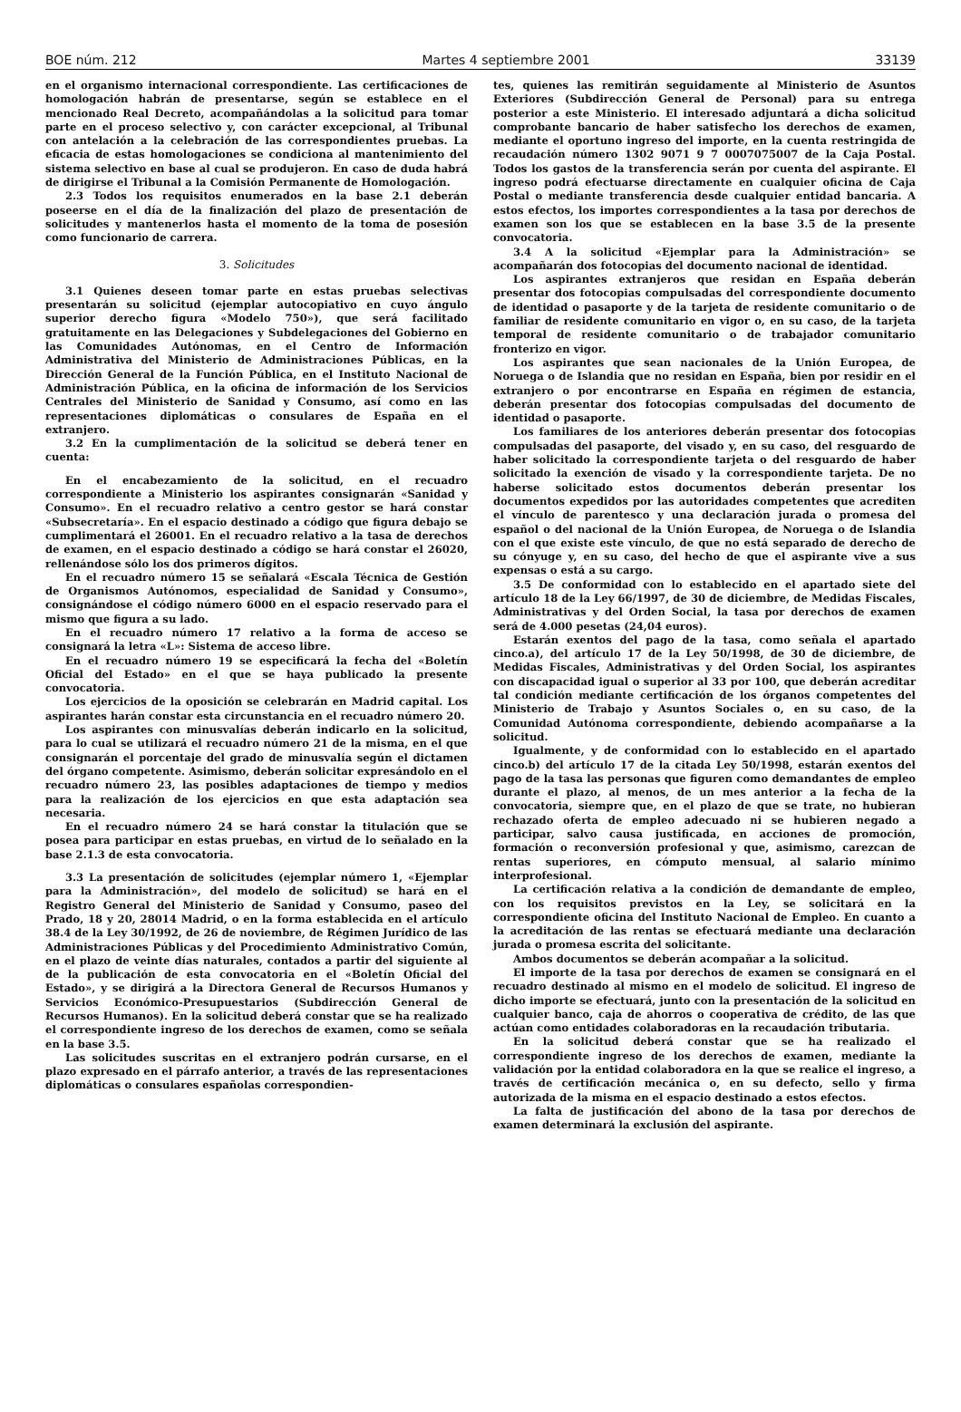BOE núm. 212 Martes 4 septiembre 2001 33139
en el organismo internacional correspondiente. Las certificaciones de homologación habrán de presentarse, según se establece en el mencionado Real Decreto, acompañándolas a la solicitud para tomar parte en el proceso selectivo y, con carácter excepcional, al Tribunal con antelación a la celebración de las correspondientes pruebas. La eficacia de estas homologaciones se condiciona al mantenimiento del sistema selectivo en base al cual se produjeron. En caso de duda habrá de dirigirse el Tribunal a la Comisión Permanente de Homologación.
2.3 Todos los requisitos enumerados en la base 2.1 deberán poseerse en el día de la finalización del plazo de presentación de solicitudes y mantenerlos hasta el momento de la toma de posesión como funcionario de carrera.
3. Solicitudes
3.1 Quienes deseen tomar parte en estas pruebas selectivas presentarán su solicitud (ejemplar autocopiativo en cuyo ángulo superior derecho figura «Modelo 750»), que será facilitado gratuitamente en las Delegaciones y Subdelegaciones del Gobierno en las Comunidades Autónomas, en el Centro de Información Administrativa del Ministerio de Administraciones Públicas, en la Dirección General de la Función Pública, en el Instituto Nacional de Administración Pública, en la oficina de información de los Servicios Centrales del Ministerio de Sanidad y Consumo, así como en las representaciones diplomáticas o consulares de España en el extranjero.
3.2 En la cumplimentación de la solicitud se deberá tener en cuenta:
En el encabezamiento de la solicitud, en el recuadro correspondiente a Ministerio los aspirantes consignarán «Sanidad y Consumo». En el recuadro relativo a centro gestor se hará constar «Subsecretaría». En el espacio destinado a código que figura debajo se cumplimentará el 26001. En el recuadro relativo a la tasa de derechos de examen, en el espacio destinado a código se hará constar el 26020, rellenándose sólo los dos primeros dígitos.
En el recuadro número 15 se señalará «Escala Técnica de Gestión de Organismos Autónomos, especialidad de Sanidad y Consumo», consignándose el código número 6000 en el espacio reservado para el mismo que figura a su lado.
En el recuadro número 17 relativo a la forma de acceso se consignará la letra «L»: Sistema de acceso libre.
En el recuadro número 19 se especificará la fecha del «Boletín Oficial del Estado» en el que se haya publicado la presente convocatoria.
Los ejercicios de la oposición se celebrarán en Madrid capital. Los aspirantes harán constar esta circunstancia en el recuadro número 20.
Los aspirantes con minusvalías deberán indicarlo en la solicitud, para lo cual se utilizará el recuadro número 21 de la misma, en el que consignarán el porcentaje del grado de minusvalía según el dictamen del órgano competente. Asimismo, deberán solicitar expresándolo en el recuadro número 23, las posibles adaptaciones de tiempo y medios para la realización de los ejercicios en que esta adaptación sea necesaria.
En el recuadro número 24 se hará constar la titulación que se posea para participar en estas pruebas, en virtud de lo señalado en la base 2.1.3 de esta convocatoria.
3.3 La presentación de solicitudes (ejemplar número 1, «Ejemplar para la Administración», del modelo de solicitud) se hará en el Registro General del Ministerio de Sanidad y Consumo, paseo del Prado, 18 y 20, 28014 Madrid, o en la forma establecida en el artículo 38.4 de la Ley 30/1992, de 26 de noviembre, de Régimen Jurídico de las Administraciones Públicas y del Procedimiento Administrativo Común, en el plazo de veinte días naturales, contados a partir del siguiente al de la publicación de esta convocatoria en el «Boletín Oficial del Estado», y se dirigirá a la Directora General de Recursos Humanos y Servicios Económico-Presupuestarios (Subdirección General de Recursos Humanos). En la solicitud deberá constar que se ha realizado el correspondiente ingreso de los derechos de examen, como se señala en la base 3.5.
Las solicitudes suscritas en el extranjero podrán cursarse, en el plazo expresado en el párrafo anterior, a través de las representaciones diplomáticas o consulares españolas correspondien-
tes, quienes las remitirán seguidamente al Ministerio de Asuntos Exteriores (Subdirección General de Personal) para su entrega posterior a este Ministerio. El interesado adjuntará a dicha solicitud comprobante bancario de haber satisfecho los derechos de examen, mediante el oportuno ingreso del importe, en la cuenta restringida de recaudación número 1302 9071 9 7 0007075007 de la Caja Postal. Todos los gastos de la transferencia serán por cuenta del aspirante. El ingreso podrá efectuarse directamente en cualquier oficina de Caja Postal o mediante transferencia desde cualquier entidad bancaria. A estos efectos, los importes correspondientes a la tasa por derechos de examen son los que se establecen en la base 3.5 de la presente convocatoria.
3.4 A la solicitud «Ejemplar para la Administración» se acompañarán dos fotocopias del documento nacional de identidad.
Los aspirantes extranjeros que residan en España deberán presentar dos fotocopias compulsadas del correspondiente documento de identidad o pasaporte y de la tarjeta de residente comunitario o de familiar de residente comunitario en vigor o, en su caso, de la tarjeta temporal de residente comunitario o de trabajador comunitario fronterizo en vigor.
Los aspirantes que sean nacionales de la Unión Europea, de Noruega o de Islandia que no residan en España, bien por residir en el extranjero o por encontrarse en España en régimen de estancia, deberán presentar dos fotocopias compulsadas del documento de identidad o pasaporte.
Los familiares de los anteriores deberán presentar dos fotocopias compulsadas del pasaporte, del visado y, en su caso, del resguardo de haber solicitado la correspondiente tarjeta o del resguardo de haber solicitado la exención de visado y la correspondiente tarjeta. De no haberse solicitado estos documentos deberán presentar los documentos expedidos por las autoridades competentes que acrediten el vínculo de parentesco y una declaración jurada o promesa del español o del nacional de la Unión Europea, de Noruega o de Islandia con el que existe este vínculo, de que no está separado de derecho de su cónyuge y, en su caso, del hecho de que el aspirante vive a sus expensas o está a su cargo.
3.5 De conformidad con lo establecido en el apartado siete del artículo 18 de la Ley 66/1997, de 30 de diciembre, de Medidas Fiscales, Administrativas y del Orden Social, la tasa por derechos de examen será de 4.000 pesetas (24,04 euros).
Estarán exentos del pago de la tasa, como señala el apartado cinco.a), del artículo 17 de la Ley 50/1998, de 30 de diciembre, de Medidas Fiscales, Administrativas y del Orden Social, los aspirantes con discapacidad igual o superior al 33 por 100, que deberán acreditar tal condición mediante certificación de los órganos competentes del Ministerio de Trabajo y Asuntos Sociales o, en su caso, de la Comunidad Autónoma correspondiente, debiendo acompañarse a la solicitud.
Igualmente, y de conformidad con lo establecido en el apartado cinco.b) del artículo 17 de la citada Ley 50/1998, estarán exentos del pago de la tasa las personas que figuren como demandantes de empleo durante el plazo, al menos, de un mes anterior a la fecha de la convocatoria, siempre que, en el plazo de que se trate, no hubieran rechazado oferta de empleo adecuado ni se hubieren negado a participar, salvo causa justificada, en acciones de promoción, formación o reconversión profesional y que, asimismo, carezcan de rentas superiores, en cómputo mensual, al salario mínimo interprofesional.
La certificación relativa a la condición de demandante de empleo, con los requisitos previstos en la Ley, se solicitará en la correspondiente oficina del Instituto Nacional de Empleo. En cuanto a la acreditación de las rentas se efectuará mediante una declaración jurada o promesa escrita del solicitante.
Ambos documentos se deberán acompañar a la solicitud.
El importe de la tasa por derechos de examen se consignará en el recuadro destinado al mismo en el modelo de solicitud. El ingreso de dicho importe se efectuará, junto con la presentación de la solicitud en cualquier banco, caja de ahorros o cooperativa de crédito, de las que actúan como entidades colaboradoras en la recaudación tributaria.
En la solicitud deberá constar que se ha realizado el correspondiente ingreso de los derechos de examen, mediante la validación por la entidad colaboradora en la que se realice el ingreso, a través de certificación mecánica o, en su defecto, sello y firma autorizada de la misma en el espacio destinado a estos efectos.
La falta de justificación del abono de la tasa por derechos de examen determinará la exclusión del aspirante.